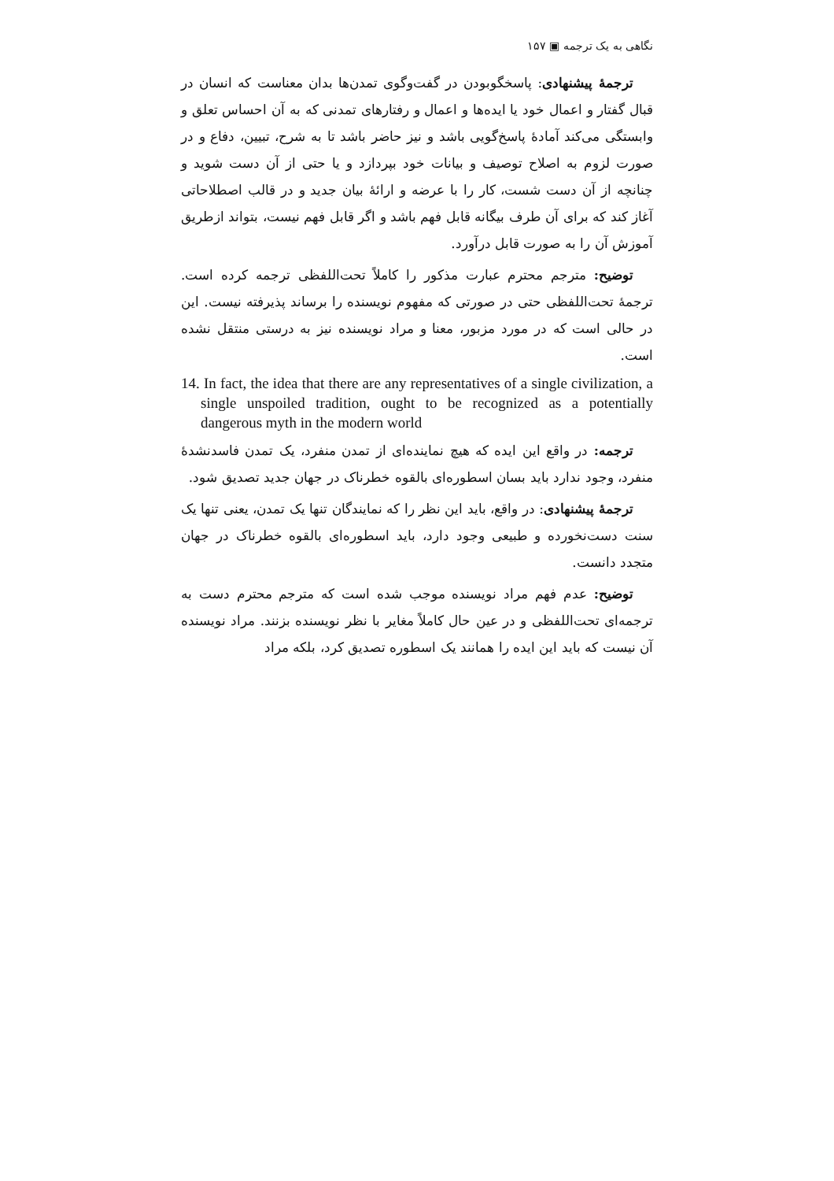نگاهی به یک ترجمه ▣ ۱۵۷
ترجمهٔ پیشنهادی: پاسخگوبودن در گفت‌وگوی تمدن‌ها بدان معناست که انسان در قبال گفتار و اعمال خود یا ایده‌ها و اعمال و رفتارهای تمدنی که به آن احساس تعلق و وابستگی می‌کند آمادهٔ پاسخ‌گویی باشد و نیز حاضر باشد تا به شرح، تبیین، دفاع و در صورت لزوم به اصلاح توصیف و بیانات خود بپردازد و یا حتی از آن دست شوید و چنانچه از آن دست شست، کار را با عرضه و ارائهٔ بیان جدید و در قالب اصطلاحاتی آغاز کند که برای آن طرف بیگانه قابل فهم باشد و اگر قابل فهم نیست، بتواند ازطریق آموزش آن را به صورت قابل درآورد.
توضیح: مترجم محترم عبارت مذکور را کاملاً تحت‌اللفظی ترجمه کرده است. ترجمهٔ تحت‌اللفظی حتی در صورتی که مفهوم نویسنده را برساند پذیرفته نیست. این در حالی است که در مورد مزبور، معنا و مراد نویسنده نیز به درستی منتقل نشده است.
14. In fact, the idea that there are any representatives of a single civilization, a single unspoiled tradition, ought to be recognized as a potentially dangerous myth in the modern world
ترجمه: در واقع این ایده که هیچ نماینده‌ای از تمدن منفرد، یک تمدن فاسدنشدهٔ منفرد، وجود ندارد باید بسان اسطوره‌ای بالقوه خطرناک در جهان جدید تصدیق شود.
ترجمهٔ پیشنهادی: در واقع، باید این نظر را که نمایندگان تنها یک تمدن، یعنی تنها یک سنت دست‌نخورده و طبیعی وجود دارد، باید اسطوره‌ای بالقوه خطرناک در جهان متجدد دانست.
توضیح: عدم فهم مراد نویسنده موجب شده است که مترجم محترم دست به ترجمه‌ای تحت‌اللفظی و در عین حال کاملاً مغایر با نظر نویسنده بزنند. مراد نویسنده آن نیست که باید این ایده را همانند یک اسطوره تصدیق کرد، بلکه مراد